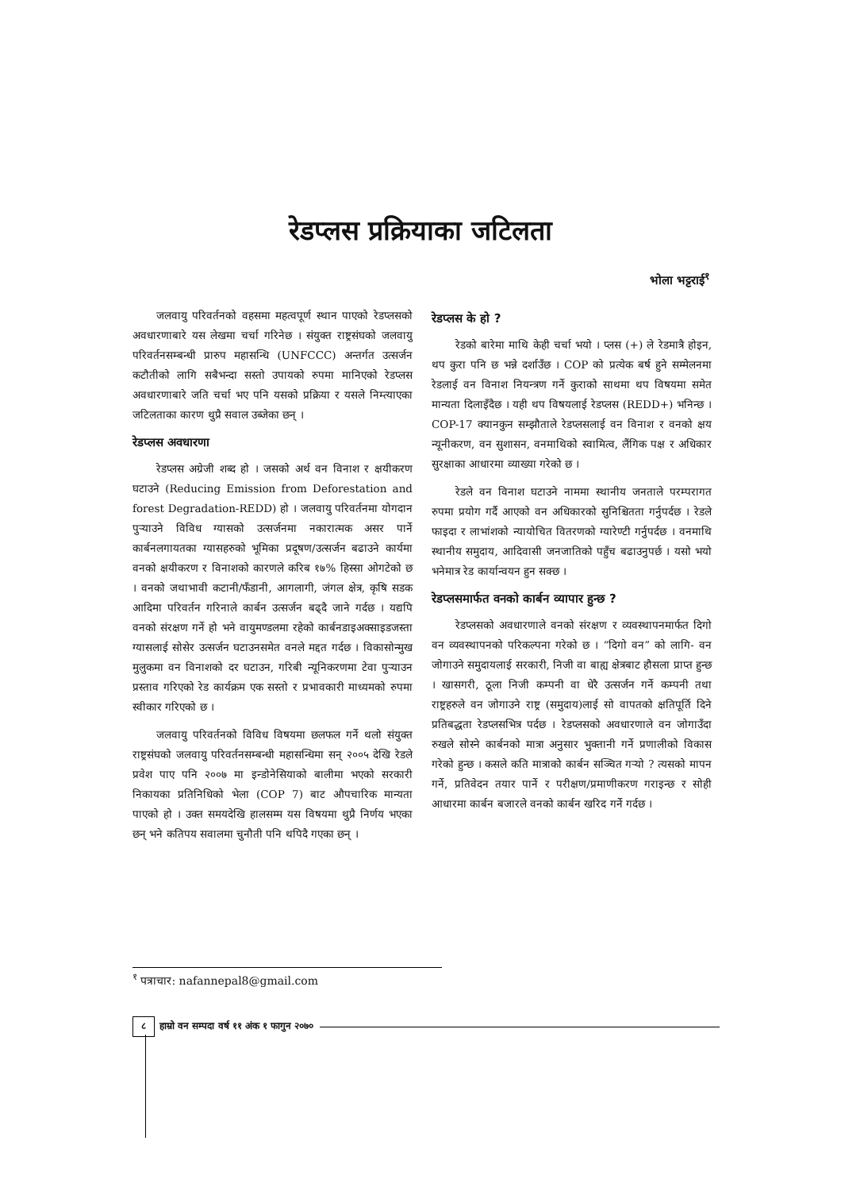रेडप्लस प्रक्रियाका जटिलता
भोला भट्टराई<sup>१</sup>
जलवायु परिवर्तनको वहसमा महत्वपूर्ण स्थान पाएको रेडप्लसको अवधारणाबारे यस लेखमा चर्चा गरिनेछ । संयुक्त राष्ट्रसंघको जलवायु परिवर्तनसम्बन्धी प्रारुप महासन्धि (UNFCCC) अन्तर्गत उत्सर्जन कटौतीको लागि सबैभन्दा सस्तो उपायको रुपमा मानिएको रेडप्लस अवधारणाबारे जति चर्चा भए पनि यसको प्रक्रिया र यसले निम्त्याएका जटिलताका कारण थुप्रै सवाल उब्जेका छन् ।
रेडप्लस अवधारणा
रेडप्लस अग्रेजी शब्द हो । जसको अर्थ वन विनाश र क्षयीकरण घटाउने (Reducing Emission from Deforestation and forest Degradation-REDD) हो । जलवायु परिवर्तनमा योगदान पुऱ्याउने विविध ग्यासको उत्सर्जनमा नकारात्मक असर पार्ने कार्बनलगायतका ग्यासहरुको भूमिका प्रदूषण/उत्सर्जन बढाउने कार्यमा वनको क्षयीकरण र विनाशको कारणले करिब १७% हिस्सा ओगटेको छ । वनको जथाभावी कटानी/फँडानी, आगलागी, जंगल क्षेत्र, कृषि सडक आदिमा परिवर्तन गरिनाले कार्बन उत्सर्जन बढ्दै जाने गर्दछ । यद्यपि वनको संरक्षण गर्ने हो भने वायुमण्डलमा रहेको कार्बनडाइअक्साइडजस्ता ग्यासलाई सोसेर उत्सर्जन घटाउनसमेत वनले मद्दत गर्दछ । विकासोन्मुख मुलुकमा वन विनाशको दर घटाउन, गरिबी न्यूनिकरणमा टेवा पुऱ्याउन प्रस्ताव गरिएको रेड कार्यक्रम एक सस्तो र प्रभावकारी माध्यमको रुपमा स्वीकार गरिएको छ ।
जलवायु परिवर्तनको विविध विषयमा छलफल गर्ने थलो संयुक्त राष्ट्रसंघको जलवायु परिवर्तनसम्बन्धी महासन्धिमा सन् २००५ देखि रेडले प्रवेश पाए पनि २००७ मा इन्डोनेसियाको बालीमा भएको सरकारी निकायका प्रतिनिधिको भेला (COP 7) बाट औपचारिक मान्यता पाएको हो । उक्त समयदेखि हालसम्म यस विषयमा थुप्रै निर्णय भएका छन् भने कतिपय सवालमा चुनौती पनि थपिदै गएका छन् ।
रेडप्लस के हो ?
रेडको बारेमा माथि केही चर्चा भयो । प्लस (+) ले रेडमात्रै होइन, थप कुरा पनि छ भन्ने दर्शाउँछ । COP को प्रत्येक बर्ष हुने सम्मेलनमा रेडलाई वन विनाश नियन्त्रण गर्ने कुराको साथमा थप विषयमा समेत मान्यता दिलाइँदैछ । यही थप विषयलाई रेडप्लस (REDD+) भनिन्छ । COP-17 क्यानकुन सम्झौताले रेडप्लसलाई वन विनाश र वनको क्षय न्यूनीकरण, वन सुशासन, वनमाथिको स्वामित्व, लैंगिक पक्ष र अधिकार सुरक्षाका आधारमा व्याख्या गरेको छ ।
रेडले वन विनाश घटाउने नाममा स्थानीय जनताले परम्परागत रुपमा प्रयोग गर्दै आएको वन अधिकारको सुनिश्चितता गर्नुपर्दछ । रेडले फाइदा र लाभांशको न्यायोचित वितरणको ग्यारेण्टी गर्नुपर्दछ । वनमाथि स्थानीय समुदाय, आदिवासी जनजातिको पहुँच बढाउनुपर्छ । यसो भयो भनेमात्र रेड कार्यान्वयन हुन सक्छ ।
रेडप्लसमार्फत वनको कार्बन व्यापार हुन्छ ?
रेडप्लसको अवधारणाले वनको संरक्षण र व्यवस्थापनमार्फत दिगो वन व्यवस्थापनको परिकल्पना गरेको छ । “दिगो वन” को लागि- वन जोगाउने समुदायलाई सरकारी, निजी वा बाह्य क्षेत्रबाट हौसला प्राप्त हुन्छ । खासगरी, ठूला निजी कम्पनी वा धेरै उत्सर्जन गर्ने कम्पनी तथा राष्ट्रहरुले वन जोगाउने राष्ट्र (समुदाय)लाई सो वापतको क्षतिपूर्ति दिने प्रतिबद्धता रेडप्लसभित्र पर्दछ । रेडप्लसको अवधारणाले वन जोगाउँदा रुखले सोस्ने कार्बनको मात्रा अनुसार भुक्तानी गर्ने प्रणालीको विकास गरेको हुन्छ । कसले कति मात्राको कार्बन सञ्चित गऱ्यो ? त्यसको मापन गर्ने, प्रतिवेदन तयार पार्ने र परीक्षण/प्रमाणीकरण गराइन्छ र सोही आधारमा कार्बन बजारले वनको कार्बन खरिद गर्ने गर्दछ ।
<sup>१</sup> पत्राचार: nafannepal8@gmail.com
८ हाम्रो वन सम्पदा वर्ष ११ अंक १ फागुन २०७०